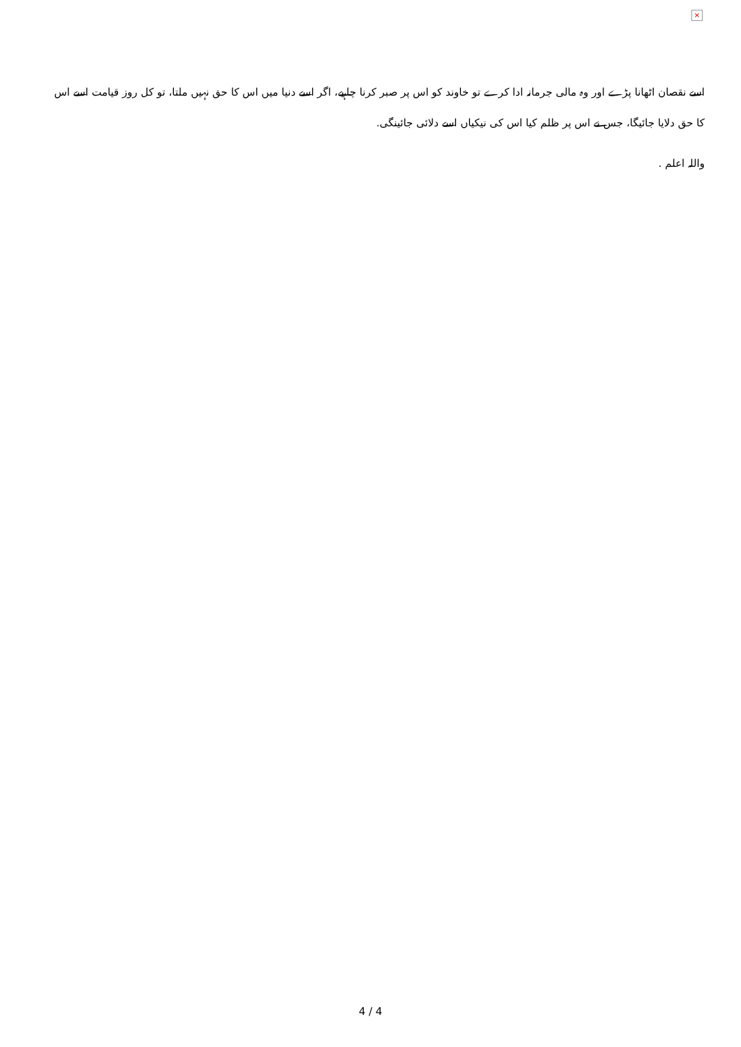×
اسے نقصان اٹھانا پڑے اور وہ مالی جرمانہ ادا کرے تو خاوند کو اس پر صبر کرنا چاہیے، اگر اسے دنیا میں اس کا حق نہیں ملتا، تو کل روز قیامت اسے اس کا حق دلایا جائیگا، جس نے اس پر ظلم کیا اس کی نیکیاں اسے دلائی جائینگی.
واللہ اعلم .
4 / 4